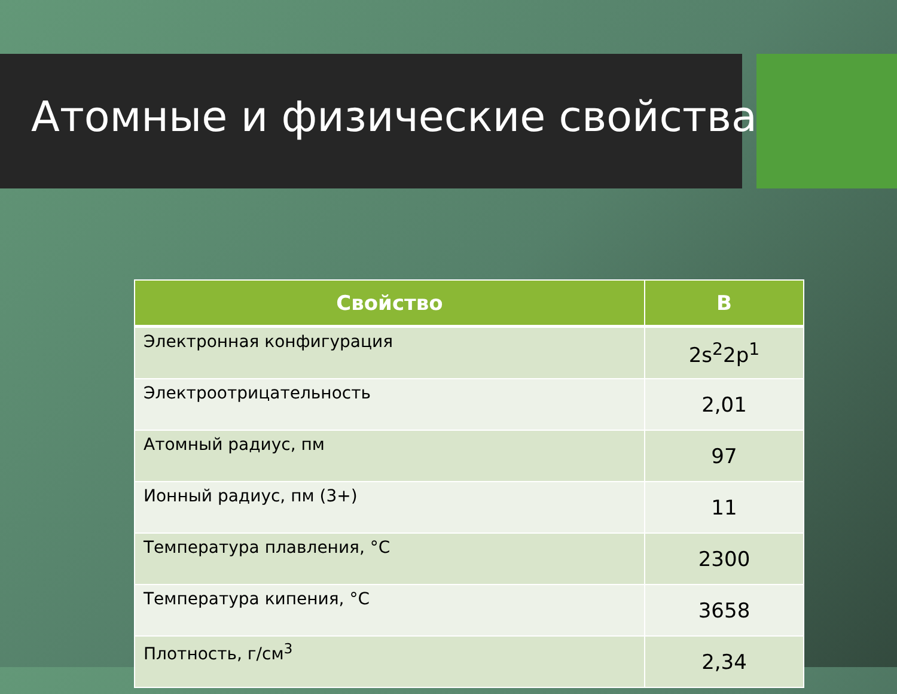Атомные и физические свойства
| Свойство | B |
| --- | --- |
| Электронная конфигурация | 2s<sup>2</sup>2p<sup>1</sup> |
| Электроотрицательность | 2,01 |
| Атомный радиус, пм | 97 |
| Ионный радиус, пм (3+) | 11 |
| Температура плавления, °C | 2300 |
| Температура кипения, °C | 3658 |
| Плотность, г/см<sup>3</sup> | 2,34 |